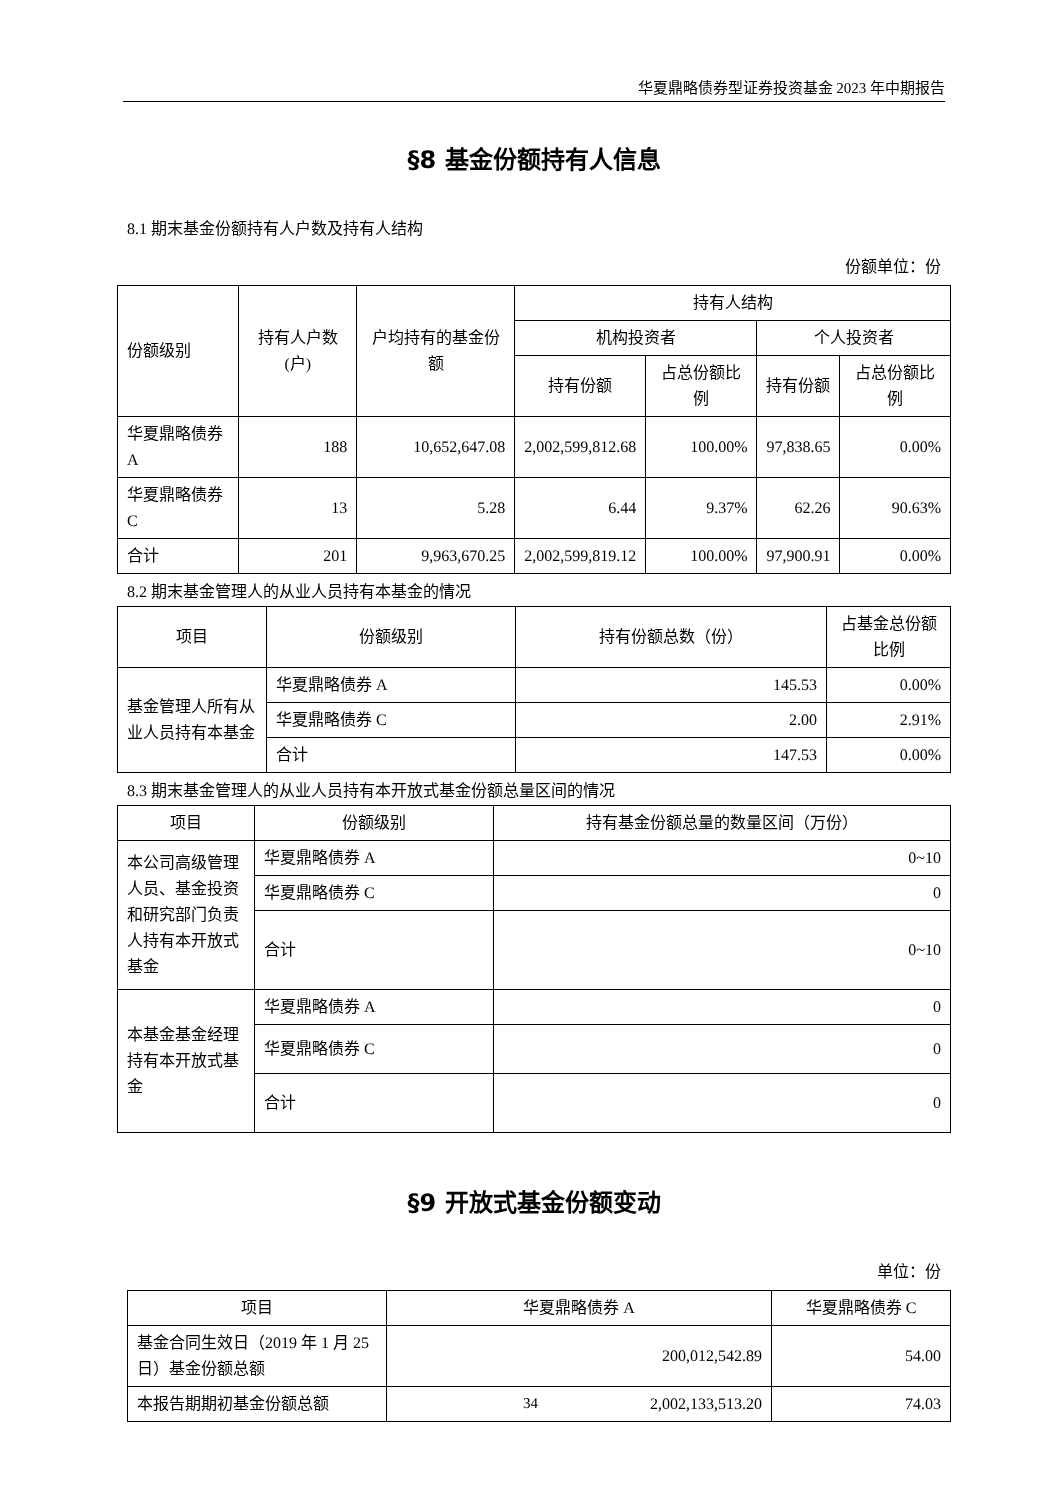华夏鼎略债券型证券投资基金 2023 年中期报告
§8 基金份额持有人信息
8.1 期末基金份额持有人户数及持有人结构
份额单位：份
| 份额级别 | 持有人户数(户) | 户均持有的基金份额 | 持有人结构 | | | |
| --- | --- | --- | --- | --- | --- | --- |
| | | | 机构投资者 | | 个人投资者 | |
| | | | 持有份额 | 占总份额比例 | 持有份额 | 占总份额比例 |
| 华夏鼎略债券 A | 188 | 10,652,647.08 | 2,002,599,812.68 | 100.00% | 97,838.65 | 0.00% |
| 华夏鼎略债券 C | 13 | 5.28 | 6.44 | 9.37% | 62.26 | 90.63% |
| 合计 | 201 | 9,963,670.25 | 2,002,599,819.12 | 100.00% | 97,900.91 | 0.00% |
8.2 期末基金管理人的从业人员持有本基金的情况
| 项目 | 份额级别 | 持有份额总数（份） | 占基金总份额比例 |
| --- | --- | --- | --- |
| 基金管理人所有从业人员持有本基金 | 华夏鼎略债券 A | 145.53 | 0.00% |
| | 华夏鼎略债券 C | 2.00 | 2.91% |
| | 合计 | 147.53 | 0.00% |
8.3 期末基金管理人的从业人员持有本开放式基金份额总量区间的情况
| 项目 | 份额级别 | 持有基金份额总量的数量区间（万份） |
| --- | --- | --- |
| 本公司高级管理人员、基金投资和研究部门负责人持有本开放式基金 | 华夏鼎略债券 A | 0~10 |
| | 华夏鼎略债券 C | 0 |
| | 合计 | 0~10 |
| 本基金基金经理持有本开放式基金 | 华夏鼎略债券 A | 0 |
| | 华夏鼎略债券 C | 0 |
| | 合计 | 0 |
§9 开放式基金份额变动
单位：份
| 项目 | 华夏鼎略债券 A | 华夏鼎略债券 C |
| --- | --- | --- |
| 基金合同生效日（2019 年 1 月 25 日）基金份额总额 | 200,012,542.89 | 54.00 |
| 本报告期期初基金份额总额 | 2,002,133,513.20 | 74.03 |
34